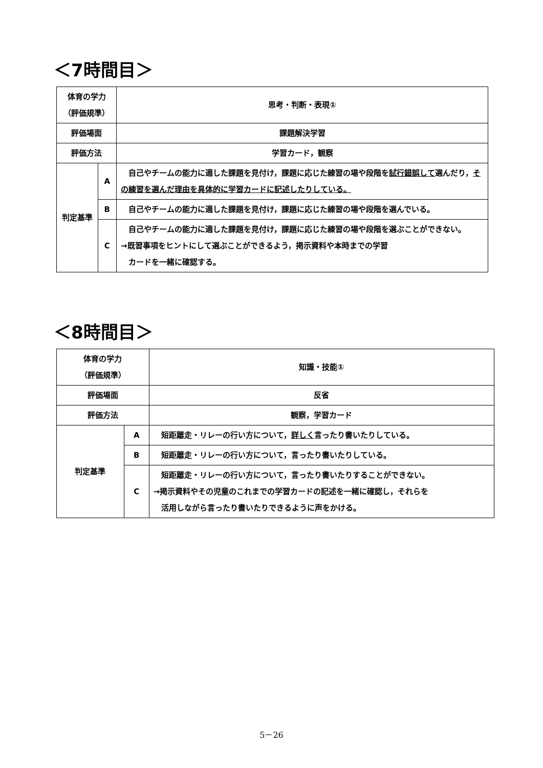＜7時間目＞
| 体育の学力 （評価規準） | | 思考・判断・表現① |
| 評価場面 | | 課題解決学習 |
| 評価方法 | | 学習カード，観察 |
| 判定基準 | A | 自己やチームの能力に適した課題を見付け，課題に応じた練習の場や段階を 試行錯誤して 選んだり， その練習を選んだ理由を具体的に学習カードに記述したりしている。 |
| | B | 自己やチームの能力に適した課題を見付け，課題に応じた練習の場や段階を選んでいる。 |
| | C | 自己やチームの能力に適した課題を見付け，課題に応じた練習の場や段階を選ぶことができない。 →既習事項をヒントにして選ぶことができるよう，掲示資料や本時までの学習 カードを一緒に確認する。 |
＜8時間目＞
| 体育の学力 （評価規準） | | 知識・技能① |
| 評価場面 | | 反省 |
| 評価方法 | | 観察，学習カード |
| 判定基準 | A | 短距離走・リレーの行い方について， 詳しく 言ったり書いたりしている。 |
| | B | 短距離走・リレーの行い方について，言ったり書いたりしている。 |
| | C | 短距離走・リレーの行い方について，言ったり書いたりすることができない。 →掲示資料やその児童のこれまでの学習カードの記述を一緒に確認し，それらを 活用しながら言ったり書いたりできるように声をかける。 |
5－26